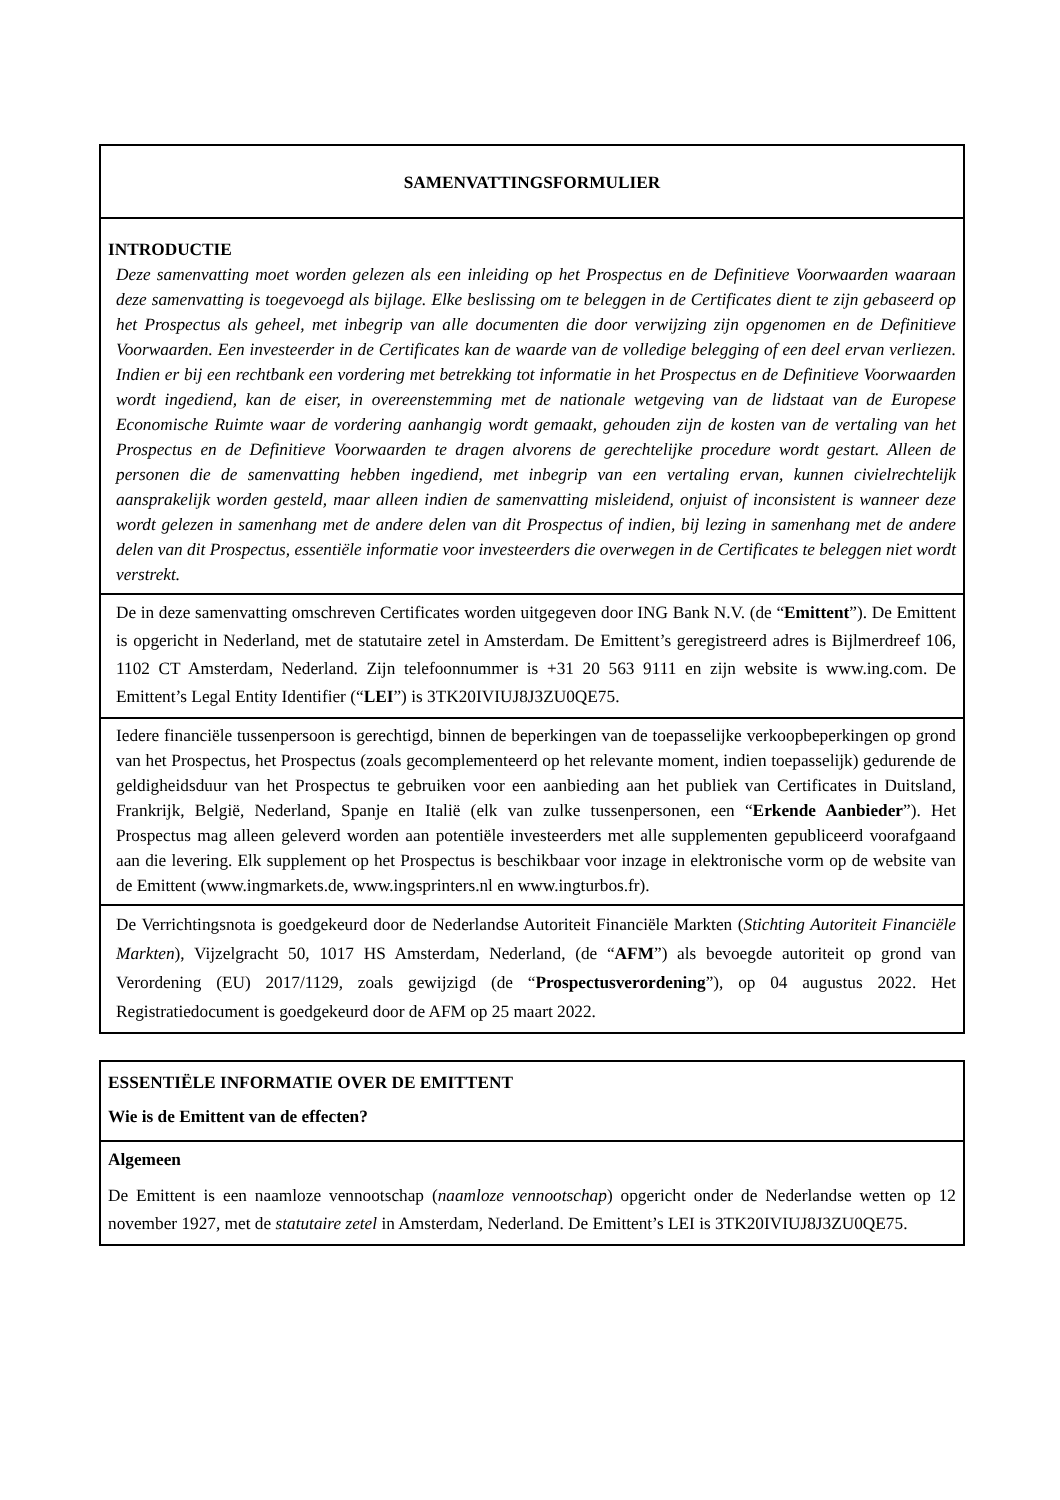| SAMENVATTINGSFORMULIER |
| INTRODUCTIE Deze samenvatting moet worden gelezen als een inleiding op het Prospectus en de Definitieve Voorwaarden waaraan deze samenvatting is toegevoegd als bijlage. Elke beslissing om te beleggen in de Certificates dient te zijn gebaseerd op het Prospectus als geheel, met inbegrip van alle documenten die door verwijzing zijn opgenomen en de Definitieve Voorwaarden. Een investeerder in de Certificates kan de waarde van de volledige belegging of een deel ervan verliezen. Indien er bij een rechtbank een vordering met betrekking tot informatie in het Prospectus en de Definitieve Voorwaarden wordt ingediend, kan de eiser, in overeenstemming met de nationale wetgeving van de lidstaat van de Europese Economische Ruimte waar de vordering aanhangig wordt gemaakt, gehouden zijn de kosten van de vertaling van het Prospectus en de Definitieve Voorwaarden te dragen alvorens de gerechtelijke procedure wordt gestart. Alleen de personen die de samenvatting hebben ingediend, met inbegrip van een vertaling ervan, kunnen civielrechtelijk aansprakelijk worden gesteld, maar alleen indien de samenvatting misleidend, onjuist of inconsistent is wanneer deze wordt gelezen in samenhang met de andere delen van dit Prospectus of indien, bij lezing in samenhang met de andere delen van dit Prospectus, essentiële informatie voor investeerders die overwegen in de Certificates te beleggen niet wordt verstrekt. |
| De in deze samenvatting omschreven Certificates worden uitgegeven door ING Bank N.V. (de “ Emittent ”). De Emittent is opgericht in Nederland, met de statutaire zetel in Amsterdam. De Emittent’s geregistreerd adres is Bijlmerdreef 106, 1102 CT Amsterdam, Nederland. Zijn telefoonnummer is +31 20 563 9111 en zijn website is www.ing.com. De Emittent’s Legal Entity Identifier (“ LEI ”) is 3TK20IVIUJ8J3ZU0QE75. |
| Iedere financiële tussenpersoon is gerechtigd, binnen de beperkingen van de toepasselijke verkoopbeperkingen op grond van het Prospectus, het Prospectus (zoals gecomplementeerd op het relevante moment, indien toepasselijk) gedurende de geldigheidsduur van het Prospectus te gebruiken voor een aanbieding aan het publiek van Certificates in Duitsland, Frankrijk, België, Nederland, Spanje en Italië (elk van zulke tussenpersonen, een “ Erkende Aanbieder ”). Het Prospectus mag alleen geleverd worden aan potentiële investeerders met alle supplementen gepubliceerd voorafgaand aan die levering. Elk supplement op het Prospectus is beschikbaar voor inzage in elektronische vorm op de website van de Emittent (www.ingmarkets.de, www.ingsprinters.nl en www.ingturbos.fr). |
| De Verrichtingsnota is goedgekeurd door de Nederlandse Autoriteit Financiële Markten ( Stichting Autoriteit Financiële Markten ), Vijzelgracht 50, 1017 HS Amsterdam, Nederland, (de “ AFM ”) als bevoegde autoriteit op grond van Verordening (EU) 2017/1129, zoals gewijzigd (de “ Prospectusverordening ”), op 04 augustus 2022. Het Registratiedocument is goedgekeurd door de AFM op 25 maart 2022. |
| ESSENTIËLE INFORMATIE OVER DE EMITTENT Wie is de Emittent van de effecten? |
| Algemeen De Emittent is een naamloze vennootschap ( naamloze vennootschap ) opgericht onder de Nederlandse wetten op 12 november 1927, met de statutaire zetel in Amsterdam, Nederland. De Emittent’s LEI is 3TK20IVIUJ8J3ZU0QE75. |